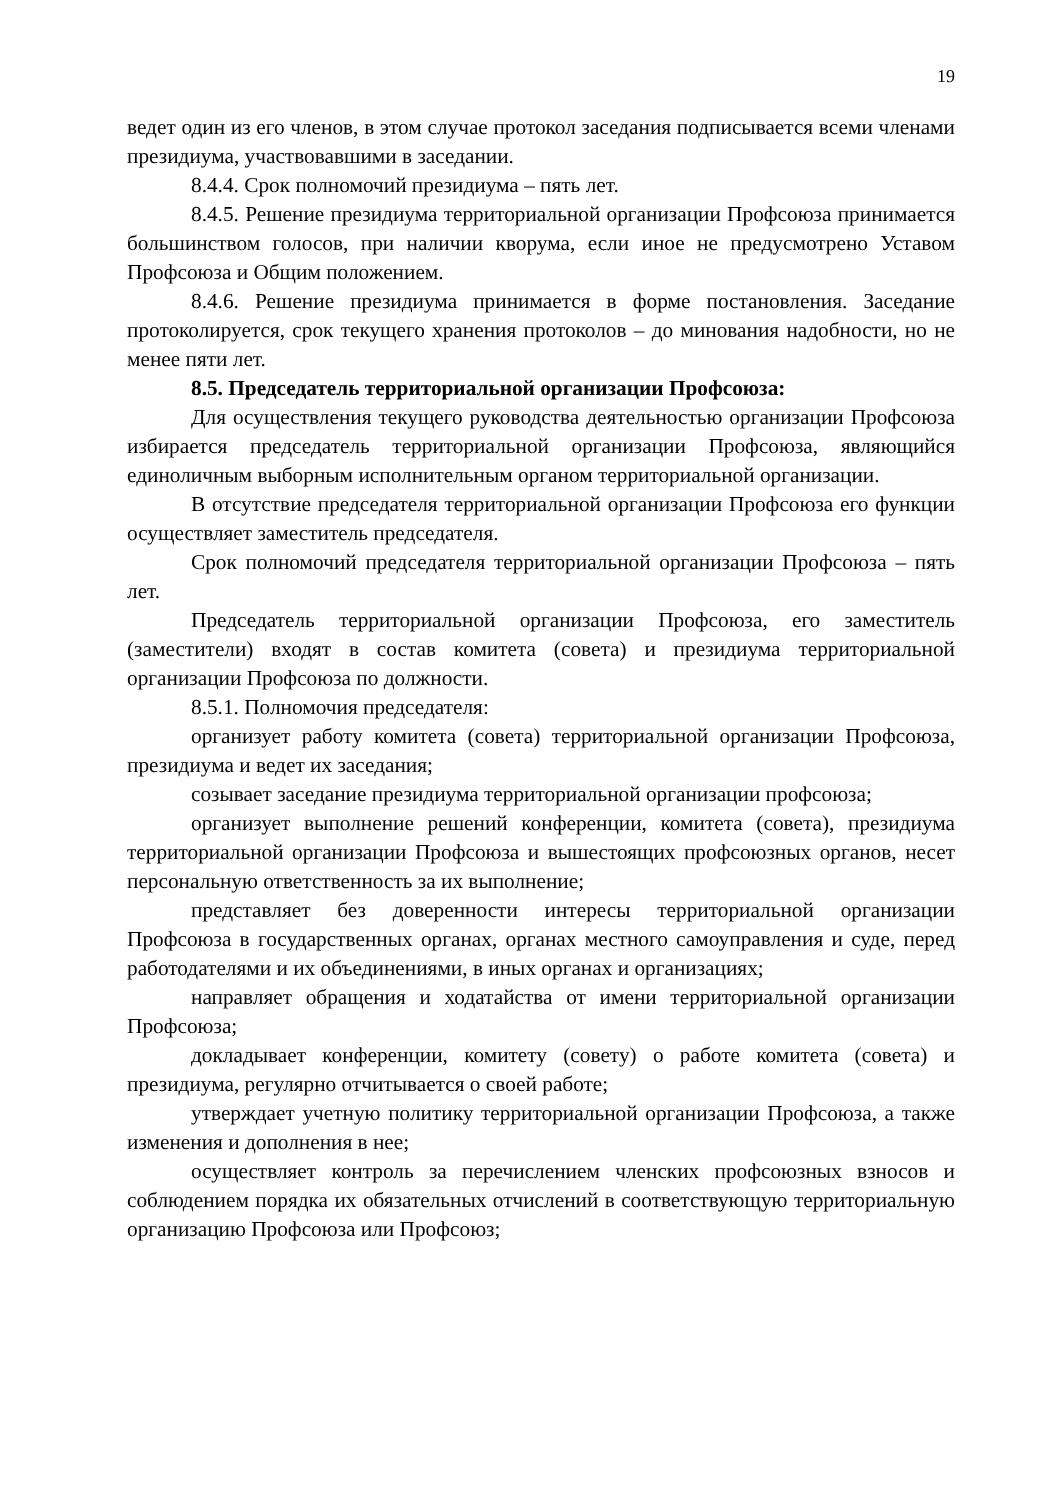19
ведет один из его членов, в этом случае протокол заседания подписывается всеми членами президиума, участвовавшими в заседании.
8.4.4. Срок полномочий президиума – пять лет.
8.4.5. Решение президиума территориальной организации Профсоюза принимается большинством голосов, при наличии кворума, если иное не предусмотрено Уставом Профсоюза и Общим положением.
8.4.6. Решение президиума принимается в форме постановления. Заседание протоколируется, срок текущего хранения протоколов – до минования надобности, но не менее пяти лет.
8.5. Председатель территориальной организации Профсоюза:
Для осуществления текущего руководства деятельностью организации Профсоюза избирается председатель территориальной организации Профсоюза, являющийся единоличным выборным исполнительным органом территориальной организации.
В отсутствие председателя территориальной организации Профсоюза его функции осуществляет заместитель председателя.
Срок полномочий председателя территориальной организации Профсоюза – пять лет.
Председатель территориальной организации Профсоюза, его заместитель (заместители) входят в состав комитета (совета) и президиума территориальной организации Профсоюза по должности.
8.5.1. Полномочия председателя:
организует работу комитета (совета) территориальной организации Профсоюза, президиума и ведет их заседания;
созывает заседание президиума территориальной организации профсоюза;
организует выполнение решений конференции, комитета (совета), президиума территориальной организации Профсоюза и вышестоящих профсоюзных органов, несет персональную ответственность за их выполнение;
представляет без доверенности интересы территориальной организации Профсоюза в государственных органах, органах местного самоуправления и суде, перед работодателями и их объединениями, в иных органах и организациях;
направляет обращения и ходатайства от имени территориальной организации Профсоюза;
докладывает конференции, комитету (совету) о работе комитета (совета) и президиума, регулярно отчитывается о своей работе;
утверждает учетную политику территориальной организации Профсоюза, а также изменения и дополнения в нее;
осуществляет контроль за перечислением членских профсоюзных взносов и соблюдением порядка их обязательных отчислений в соответствующую территориальную организацию Профсоюза или Профсоюз;